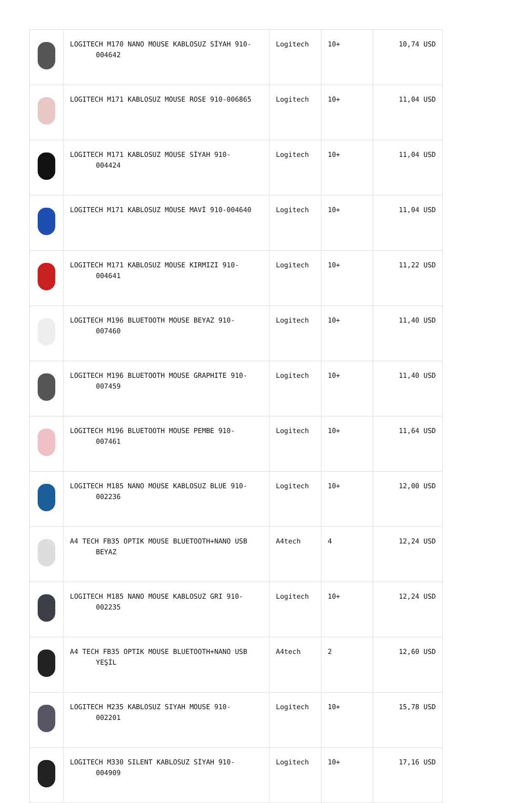| | LOGITECH M170 NANO MOUSE KABLOSUZ SİYAH 910- 004642 | Logitech | 10+ | 10,74 USD |
| | LOGITECH M171 KABLOSUZ MOUSE ROSE 910-006865 | Logitech | 10+ | 11,04 USD |
| | LOGITECH M171 KABLOSUZ MOUSE SİYAH 910- 004424 | Logitech | 10+ | 11,04 USD |
| | LOGITECH M171 KABLOSUZ MOUSE MAVİ 910-004640 | Logitech | 10+ | 11,04 USD |
| | LOGITECH M171 KABLOSUZ MOUSE KIRMIZI 910- 004641 | Logitech | 10+ | 11,22 USD |
| | LOGITECH M196 BLUETOOTH MOUSE BEYAZ 910- 007460 | Logitech | 10+ | 11,40 USD |
| | LOGITECH M196 BLUETOOTH MOUSE GRAPHITE 910- 007459 | Logitech | 10+ | 11,40 USD |
| | LOGITECH M196 BLUETOOTH MOUSE PEMBE 910- 007461 | Logitech | 10+ | 11,64 USD |
| | LOGITECH M185 NANO MOUSE KABLOSUZ BLUE 910- 002236 | Logitech | 10+ | 12,00 USD |
| | A4 TECH FB35 OPTIK MOUSE BLUETOOTH+NANO USB BEYAZ | A4tech | 4 | 12,24 USD |
| | LOGITECH M185 NANO MOUSE KABLOSUZ GRI 910- 002235 | Logitech | 10+ | 12,24 USD |
| | A4 TECH FB35 OPTIK MOUSE BLUETOOTH+NANO USB YEŞİL | A4tech | 2 | 12,60 USD |
| | LOGITECH M235 KABLOSUZ SIYAH MOUSE 910- 002201 | Logitech | 10+ | 15,78 USD |
| | LOGITECH M330 SILENT KABLOSUZ SİYAH 910- 004909 | Logitech | 10+ | 17,16 USD |